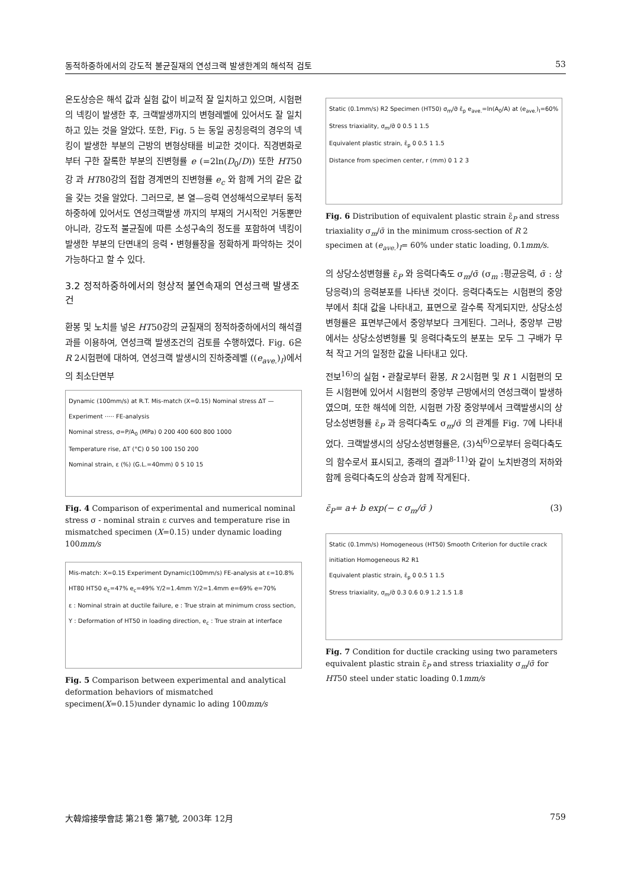동적하중하에서의 강도적 불균질재의 연성크랙 발생한계의 해석적 검토 53
온도상승은 해석 값과 실험 값이 비교적 잘 일치하고 있으며, 시험편의 넥킹이 발생한 후, 크랙발생까지의 변형레벨에 있어서도 잘 일치하고 있는 것을 알았다. 또한, Fig. 5 는 동일 공칭응력의 경우의 넥킹이 발생한 부분의 근방의 변형상태를 비교한 것이다. 직경변화로부터 구한 잘록한 부분의 진변형률 e (=2ln(D<sub>0</sub>/D)) 또한 HT50강 과 HT80강의 접합 경계면의 진변형률 e<sub>c</sub> 와 함께 거의 같은 값을 갖는 것을 알았다. 그러므로, 본 열—응력 연성해석으로부터 동적하중하에 있어서도 연성크랙발생 까지의 부재의 거시적인 거동뿐만 아니라, 강도적 불균질에 따른 소성구속의 정도를 포함하여 넥킹이 발생한 부분의 단면내의 응력・변형률장을 정확하게 파악하는 것이 가능하다고 할 수 있다.
3.2 정적하중하에서의 형상적 불연속재의 연성크랙 발생조건
환봉 및 노치를 넣은 HT50강의 균질재의 정적하중하에서의 해석결과를 이용하여, 연성크랙 발생조건의 검토를 수행하였다. Fig. 6은 R 2시험편에 대하여, 연성크랙 발생시의 진하중레벨 ((e<sub>ave.</sub>)<sub>I</sub>)에서의 최소단면부
Dynamic (100mm/s) at R.T. Mis-match (X=0.15) Nominal stress ΔT — Experiment ····· FE-analysis
Nominal stress, σ=P/A<sub>0</sub> (MPa) 0 200 400 600 800 1000
Temperature rise, ΔT (°C) 0 50 100 150 200
Nominal strain, ε (%) (G.L.=40mm) 0 5 10 15
Fig. 4 Comparison of experimental and numerical nominal stress σ - nominal strain ε curves and temperature rise in mismatched specimen (X=0.15) under dynamic loading 100mm/s
Mis-match: X=0.15 Experiment Dynamic(100mm/s) FE-analysis at ε=10.8% HT80 HT50 e<sub>c</sub>=47% e<sub>c</sub>=49% Y/2=1.4mm Y/2=1.4mm e=69% e=70%
ε : Nominal strain at ductile failure, e : True strain at minimum cross section,
Y : Deformation of HT50 in loading direction, e<sub>c</sub> : True strain at interface
Fig. 5 Comparison between experimental and analytical deformation behaviors of mismatched specimen(X=0.15)under dynamic lo ading 100mm/s
Static (0.1mm/s) R2 Specimen (HT50) σ<sub>m</sub>/σ̄ ε̄<sub>p</sub> e<sub>ave.</sub>=ln(A<sub>0</sub>/A) at (e<sub>ave.</sub>)<sub>I</sub>=60%
Stress triaxiality, σ<sub>m</sub>/σ̄ 0 0.5 1 1.5
Equivalent plastic strain, ε̄<sub>p</sub> 0 0.5 1 1.5
Distance from specimen center, r (mm) 0 1 2 3
Fig. 6 Distribution of equivalent plastic strain ε̄<sub>P</sub> and stress triaxiality σ<sub>m</sub>/σ̄ in the minimum cross-section of R 2 specimen at (e<sub>ave.</sub>)<sub>I</sub>= 60% under static loading, 0.1mm/s.
의 상당소성변형률 ε̄<sub>P</sub> 와 응력다축도 σ<sub>m</sub>/σ̄ (σ<sub>m</sub> :평균응력, σ̄ : 상당응력)의 응력분포를 나타낸 것이다. 응력다축도는 시험편의 중앙부에서 최대 값을 나타내고, 표면으로 갈수록 작게되지만, 상당소성변형률은 표면부근에서 중앙부보다 크게된다. 그러나, 중앙부 근방에서는 상당소성변형률 및 응력다축도의 분포는 모두 그 구배가 무척 작고 거의 일정한 값을 나타내고 있다.
전보<sup>16)</sup>의 실험・관찰로부터 환봉, R 2시험편 및 R 1 시험편의 모든 시험편에 있어서 시험편의 중앙부 근방에서의 연성크랙이 발생하였으며, 또한 해석에 의한, 시험편 가장 중앙부에서 크랙발생시의 상당소성변형률 ε̄<sub>P</sub> 과 응력다축도 σ<sub>m</sub>/σ̄ 의 관계를 Fig. 7에 나타내었다. 크랙발생시의 상당소성변형률은, (3)식<sup>6)</sup>으로부터 응력다축도의 함수로서 표시되고, 종래의 결과<sup>8-11)</sup>와 같이 노치반경의 저하와 함께 응력다축도의 상승과 함께 작게된다.
ε̄<sub>P</sub>= a+ b exp(− c σ<sub>m</sub>/σ̄ ) (3)
Static (0.1mm/s) Homogeneous (HT50) Smooth Criterion for ductile crack initiation Homogeneous R2 R1
Equivalent plastic strain, ε̄<sub>p</sub> 0 0.5 1 1.5
Stress triaxiality, σ<sub>m</sub>/σ̄ 0.3 0.6 0.9 1.2 1.5 1.8
Fig. 7 Condition for ductile cracking using two parameters equivalent plastic strain ε̄<sub>P</sub> and stress triaxiality σ<sub>m</sub>/σ̄ for HT50 steel under static loading 0.1mm/s
大韓熔接學會誌 第21卷 第7號, 2003年 12月 759